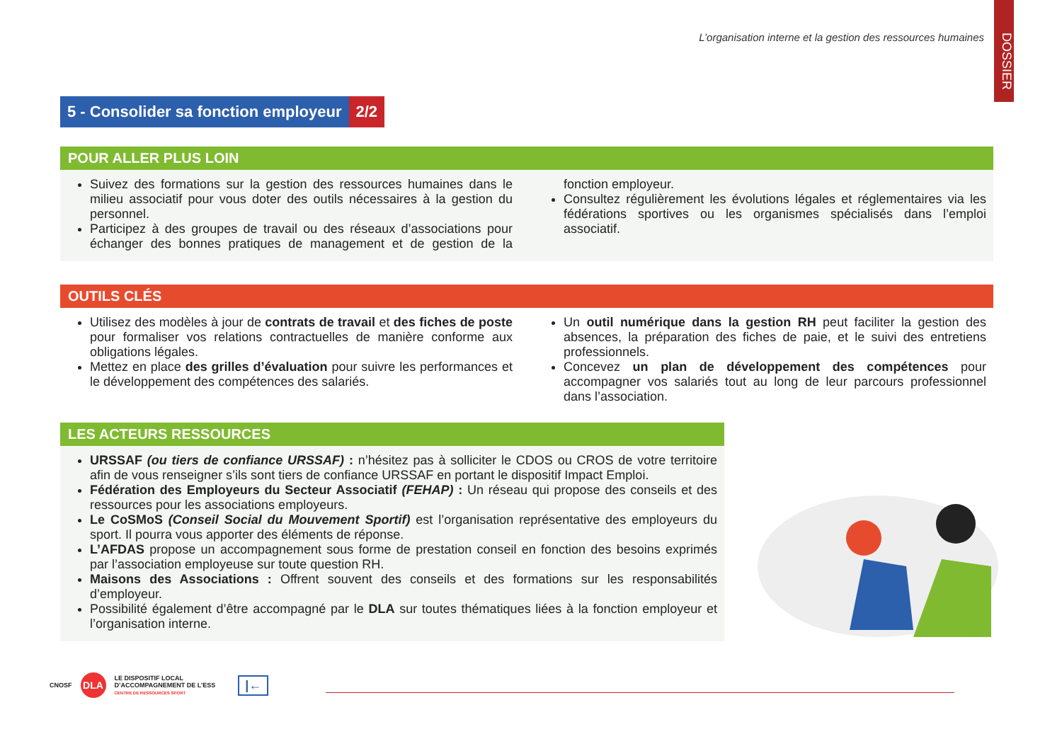L’organisation interne et la gestion des ressources humaines
DOSSIER
5 - Consolider sa fonction employeur 2/2
POUR ALLER PLUS LOIN
Suivez des formations sur la gestion des ressources humaines dans le milieu associatif pour vous doter des outils nécessaires à la gestion du personnel.
Participez à des groupes de travail ou des réseaux d’associations pour échanger des bonnes pratiques de management et de gestion de la fonction employeur.
Consultez régulièrement les évolutions légales et réglementaires via les fédérations sportives ou les organismes spécialisés dans l’emploi associatif.
OUTILS CLÉS
Utilisez des modèles à jour de contrats de travail et des fiches de poste pour formaliser vos relations contractuelles de manière conforme aux obligations légales.
Mettez en place des grilles d’évaluation pour suivre les performances et le développement des compétences des salariés.
Un outil numérique dans la gestion RH peut faciliter la gestion des absences, la préparation des fiches de paie, et le suivi des entretiens professionnels.
Concevez un plan de développement des compétences pour accompagner vos salariés tout au long de leur parcours professionnel dans l’association.
LES ACTEURS RESSOURCES
URSSAF (ou tiers de confiance URSSAF) : n’hésitez pas à solliciter le CDOS ou CROS de votre territoire afin de vous renseigner s’ils sont tiers de confiance URSSAF en portant le dispositif Impact Emploi.
Fédération des Employeurs du Secteur Associatif (FEHAP) : Un réseau qui propose des conseils et des ressources pour les associations employeurs.
Le CoSMoS (Conseil Social du Mouvement Sportif) est l’organisation représentative des employeurs du sport. Il pourra vous apporter des éléments de réponse.
L’AFDAS propose un accompagnement sous forme de prestation conseil en fonction des besoins exprimés par l’association employeuse sur toute question RH.
Maisons des Associations : Offrent souvent des conseils et des formations sur les responsabilités d’employeur.
Possibilité également d’être accompagné par le DLA sur toutes thématiques liées à la fonction employeur et l’organisation interne.
CNOSF DLA LE DISPOSITIF LOCAL
D’ACCOMPAGNEMENT DE L’ESS
CENTRE DE RESSOURCES SPORT |←